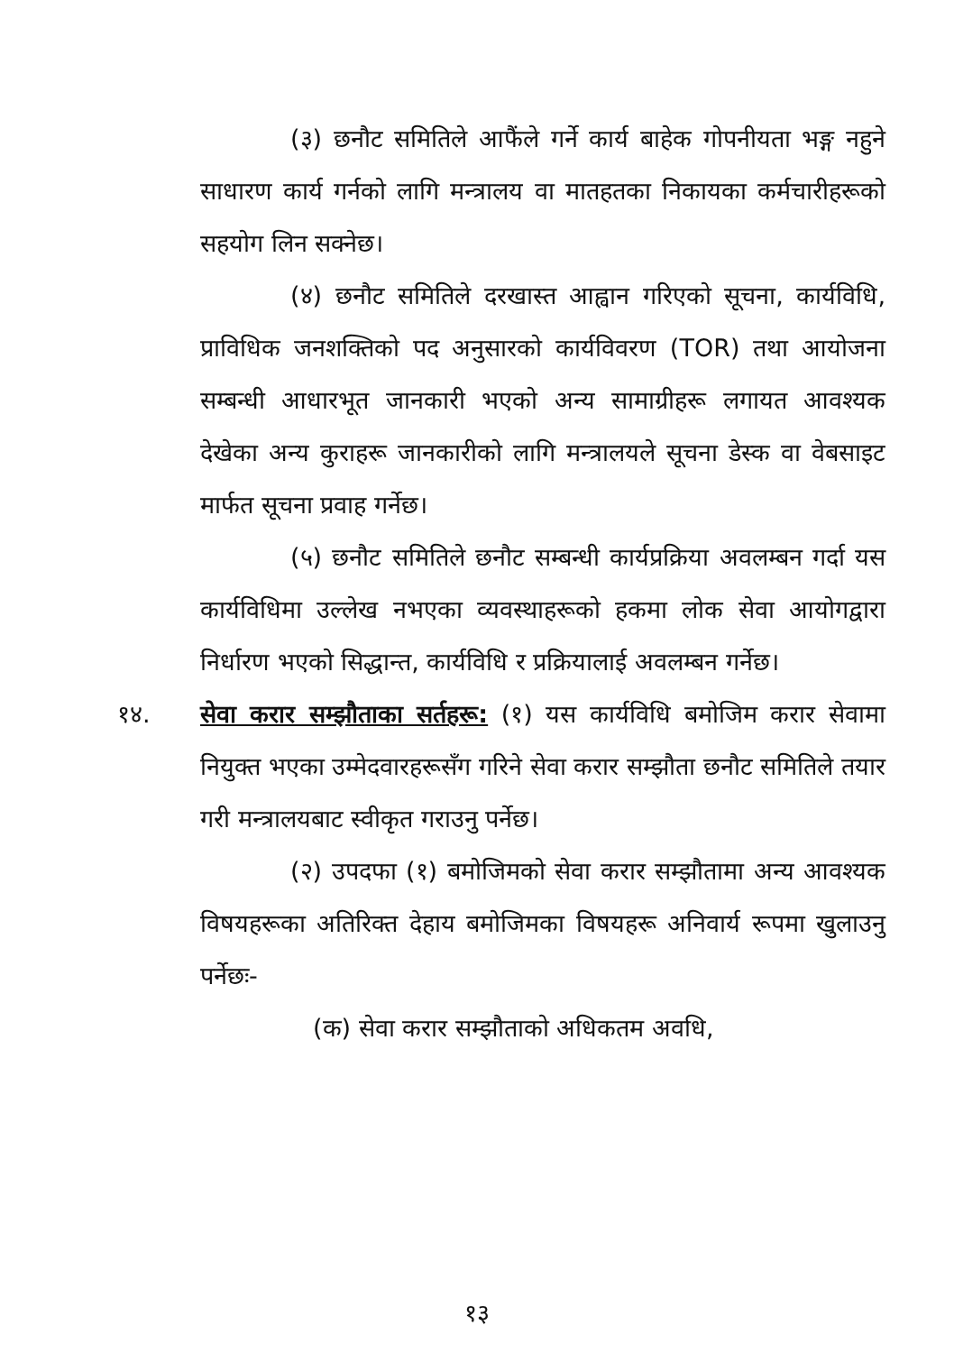(३) छनौट समितिले आफैंले गर्ने कार्य बाहेक गोपनीयता भङ्ग नहुने साधारण कार्य गर्नको लागि मन्त्रालय वा मातहतका निकायका कर्मचारीहरूको सहयोग लिन सक्नेछ।
(४) छनौट समितिले दरखास्त आह्वान गरिएको सूचना, कार्यविधि, प्राविधिक जनशक्तिको पद अनुसारको कार्यविवरण (TOR) तथा आयोजना सम्बन्धी आधारभूत जानकारी भएको अन्य सामाग्रीहरू लगायत आवश्यक देखेका अन्य कुराहरू जानकारीको लागि मन्त्रालयले सूचना डेस्क वा वेबसाइट मार्फत सूचना प्रवाह गर्नेछ।
(५) छनौट समितिले छनौट सम्बन्धी कार्यप्रक्रिया अवलम्बन गर्दा यस कार्यविधिमा उल्लेख नभएका व्यवस्थाहरूको हकमा लोक सेवा आयोगद्वारा निर्धारण भएको सिद्धान्त, कार्यविधि र प्रक्रियालाई अवलम्बन गर्नेछ।
१४. सेवा करार सम्झौताका सर्तहरू: (१) यस कार्यविधि बमोजिम करार सेवामा नियुक्त भएका उम्मेदवारहरूसँग गरिने सेवा करार सम्झौता छनौट समितिले तयार गरी मन्त्रालयबाट स्वीकृत गराउनु पर्नेछ।
(२) उपदफा (१) बमोजिमको सेवा करार सम्झौतामा अन्य आवश्यक विषयहरूका अतिरिक्त देहाय बमोजिमका विषयहरू अनिवार्य रूपमा खुलाउनु पर्नेछः-
(क) सेवा करार सम्झौताको अधिकतम अवधि,
१३